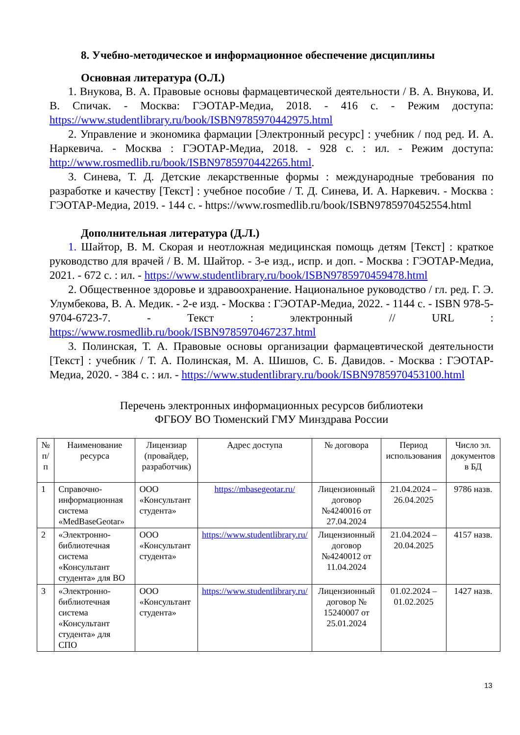8. Учебно-методическое и информационное обеспечение дисциплины
Основная литература (О.Л.)
1. Внукова, В. А. Правовые основы фармацевтической деятельности / В. А. Внукова, И. В. Спичак. - Москва: ГЭОТАР-Медиа, 2018. - 416 с. - Режим доступа: https://www.studentlibrary.ru/book/ISBN9785970442975.html
2. Управление и экономика фармации [Электронный ресурс] : учебник / под ред. И. А. Наркевича. - Москва : ГЭОТАР-Медиа, 2018. - 928 с. : ил. - Режим доступа: http://www.rosmedlib.ru/book/ISBN9785970442265.html.
3. Синева, Т. Д. Детские лекарственные формы : международные требования по разработке и качеству [Текст] : учебное пособие / Т. Д. Синева, И. А. Наркевич. - Москва : ГЭОТАР-Медиа, 2019. - 144 с. - https://www.rosmedlib.ru/book/ISBN9785970452554.html
Дополнительная литература (Д.Л.)
1. Шайтор, В. М. Скорая и неотложная медицинская помощь детям [Текст] : краткое руководство для врачей / В. М. Шайтор. - 3-е изд., испр. и доп. - Москва : ГЭОТАР-Медиа, 2021. - 672 с. : ил. - https://www.studentlibrary.ru/book/ISBN9785970459478.html
2. Общественное здоровье и здравоохранение. Национальное руководство / гл. ред. Г. Э. Улумбекова, В. А. Медик. - 2-е изд. - Москва : ГЭОТАР-Медиа, 2022. - 1144 с. - ISBN 978-5-9704-6723-7. - Текст : электронный // URL : https://www.rosmedlib.ru/book/ISBN9785970467237.html
3. Полинская, Т. А. Правовые основы организации фармацевтической деятельности [Текст] : учебник / Т. А. Полинская, М. А. Шишов, С. Б. Давидов. - Москва : ГЭОТАР-Медиа, 2020. - 384 с. : ил. - https://www.studentlibrary.ru/book/ISBN9785970453100.html
Перечень электронных информационных ресурсов библиотеки
ФГБОУ ВО Тюменский ГМУ Минздрава России
| № п/п | Наименование ресурса | Лицензиар (провайдер, разработчик) | Адрес доступа | № договора | Период использования | Число эл. документов в БД |
| 1 | Справочно-информационная система «MedBaseGeotar» | ООО «Консультант студента» | https://mbasegeotar.ru/ | Лицензионный договор №4240016 от 27.04.2024 | 21.04.2024 – 26.04.2025 | 9786 назв. |
| 2 | «Электронно-библиотечная система «Консультант студента» для ВО | ООО «Консультант студента» | https://www.studentlibrary.ru/ | Лицензионный договор №4240012 от 11.04.2024 | 21.04.2024 – 20.04.2025 | 4157 назв. |
| 3 | «Электронно-библиотечная система «Консультант студента» для СПО | ООО «Консультант студента» | https://www.studentlibrary.ru/ | Лицензионный договор № 15240007 от 25.01.2024 | 01.02.2024 – 01.02.2025 | 1427 назв. |
13